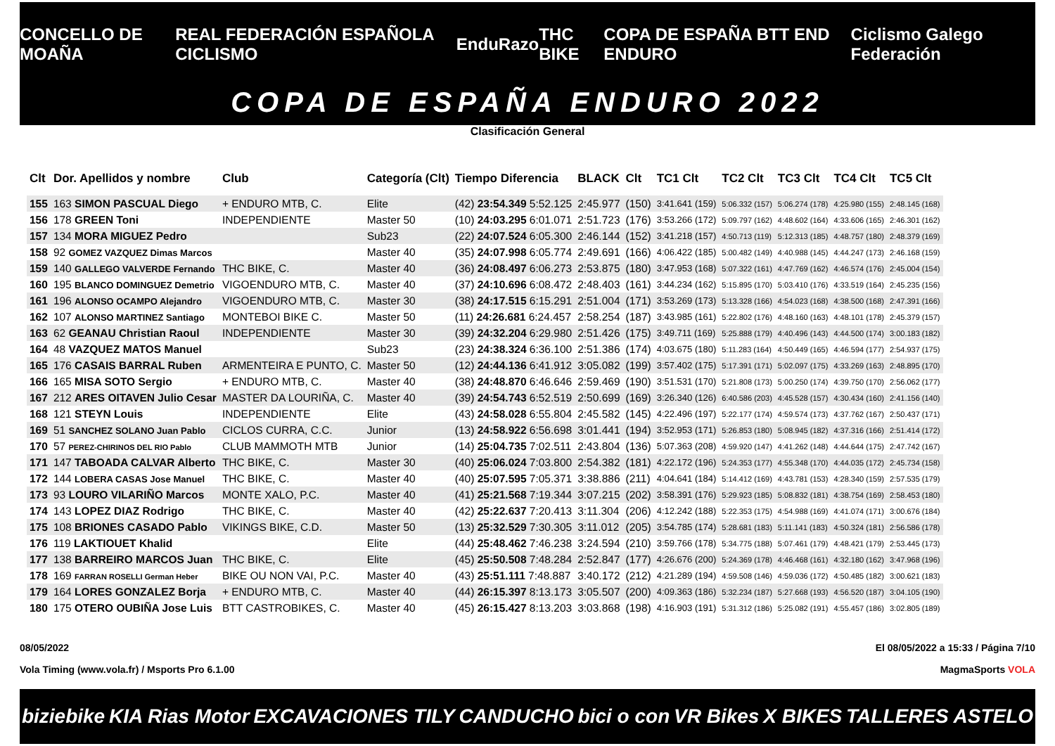CONCELLO DE MOAÑA REAL FEDERACIÓN ESPAÑOLA CICLISMO EnduRazo THC BIKE COPA DE ESPAÑA BTT END ENDURO Ciclismo Galego Federación
COPA DE ESPAÑA ENDURO 2022
Clasificación General
| Clt | Dor. Apellidos y nombre | Club | Categoría (Clt) | Tiempo Diferencia | BLACK | Clt | TC1 Clt | TC2 Clt | TC3 Clt | TC4 Clt | TC5 Clt |
| --- | --- | --- | --- | --- | --- | --- | --- | --- | --- | --- | --- |
| 155 | 163 SIMON PASCUAL Diego | + ENDURO MTB, C. | Elite | (42) 23:54.349 5:52.125 | 2:45.977 | (150) | 3:41.641 (159) | 5:06.332 (157) | 5:06.274 (178) | 4:25.980 (155) | 2:48.145 (168) |
| 156 | 178 GREEN Toni | INDEPENDIENTE | Master 50 | (10) 24:03.295 6:01.071 | 2:51.723 | (176) | 3:53.266 (172) | 5:09.797 (162) | 4:48.602 (164) | 4:33.606 (165) | 2:46.301 (162) |
| 157 | 134 MORA MIGUEZ Pedro | | Sub23 | (22) 24:07.524 6:05.300 | 2:46.144 | (152) | 3:41.218 (157) | 4:50.713 (119) | 5:12.313 (185) | 4:48.757 (180) | 2:48.379 (169) |
| 158 | 92 GOMEZ VAZQUEZ Dimas Marcos | | Master 40 | (35) 24:07.998 6:05.774 | 2:49.691 | (166) | 4:06.422 (185) | 5:00.482 (149) | 4:40.988 (145) | 4:44.247 (173) | 2:46.168 (159) |
| 159 | 140 GALLEGO VALVERDE Fernando | THC BIKE, C. | Master 40 | (36) 24:08.497 6:06.273 | 2:53.875 | (180) | 3:47.953 (168) | 5:07.322 (161) | 4:47.769 (162) | 4:46.574 (176) | 2:45.004 (154) |
| 160 | 195 BLANCO DOMINGUEZ Demetrio | VIGOENDURO MTB, C. | Master 40 | (37) 24:10.696 6:08.472 | 2:48.403 | (161) | 3:44.234 (162) | 5:15.895 (170) | 5:03.410 (176) | 4:33.519 (164) | 2:45.235 (156) |
| 161 | 196 ALONSO OCAMPO Alejandro | VIGOENDURO MTB, C. | Master 30 | (38) 24:17.515 6:15.291 | 2:51.004 | (171) | 3:53.269 (173) | 5:13.328 (166) | 4:54.023 (168) | 4:38.500 (168) | 2:47.391 (166) |
| 162 | 107 ALONSO MARTINEZ Santiago | MONTEBOI BIKE C. | Master 50 | (11) 24:26.681 6:24.457 | 2:58.254 | (187) | 3:43.985 (161) | 5:22.802 (176) | 4:48.160 (163) | 4:48.101 (178) | 2:45.379 (157) |
| 163 | 62 GEANAU Christian Raoul | INDEPENDIENTE | Master 30 | (39) 24:32.204 6:29.980 | 2:51.426 | (175) | 3:49.711 (169) | 5:25.888 (179) | 4:40.496 (143) | 4:44.500 (174) | 3:00.183 (182) |
| 164 | 48 VAZQUEZ MATOS Manuel | | Sub23 | (23) 24:38.324 6:36.100 | 2:51.386 | (174) | 4:03.675 (180) | 5:11.283 (164) | 4:50.449 (165) | 4:46.594 (177) | 2:54.937 (175) |
| 165 | 176 CASAIS BARRAL Ruben | ARMENTEIRA E PUNTO, C. | Master 50 | (12) 24:44.136 6:41.912 | 3:05.082 | (199) | 3:57.402 (175) | 5:17.391 (171) | 5:02.097 (175) | 4:33.269 (163) | 2:48.895 (170) |
| 166 | 165 MISA SOTO Sergio | + ENDURO MTB, C. | Master 40 | (38) 24:48.870 6:46.646 | 2:59.469 | (190) | 3:51.531 (170) | 5:21.808 (173) | 5:00.250 (174) | 4:39.750 (170) | 2:56.062 (177) |
| 167 | 212 ARES OITAVEN Julio Cesar | MASTER DA LOURIÑA, C. | Master 40 | (39) 24:54.743 6:52.519 | 2:50.699 | (169) | 3:26.340 (126) | 6:40.586 (203) | 4:45.528 (157) | 4:30.434 (160) | 2:41.156 (140) |
| 168 | 121 STEYN Louis | INDEPENDIENTE | Elite | (43) 24:58.028 6:55.804 | 2:45.582 | (145) | 4:22.496 (197) | 5:22.177 (174) | 4:59.574 (173) | 4:37.762 (167) | 2:50.437 (171) |
| 169 | 51 SANCHEZ SOLANO Juan Pablo | CICLOS CURRA, C.C. | Junior | (13) 24:58.922 6:56.698 | 3:01.441 | (194) | 3:52.953 (171) | 5:26.853 (180) | 5:08.945 (182) | 4:37.316 (166) | 2:51.414 (172) |
| 170 | 57 PEREZ-CHIRINOS DEL RIO Pablo | CLUB MAMMOTH MTB | Junior | (14) 25:04.735 7:02.511 | 2:43.804 | (136) | 5:07.363 (208) | 4:59.920 (147) | 4:41.262 (148) | 4:44.644 (175) | 2:47.742 (167) |
| 171 | 147 TABOADA CALVAR Alberto | THC BIKE, C. | Master 30 | (40) 25:06.024 7:03.800 | 2:54.382 | (181) | 4:22.172 (196) | 5:24.353 (177) | 4:55.348 (170) | 4:44.035 (172) | 2:45.734 (158) |
| 172 | 144 LOBERA CASAS Jose Manuel | THC BIKE, C. | Master 40 | (40) 25:07.595 7:05.371 | 3:38.886 | (211) | 4:04.641 (184) | 5:14.412 (169) | 4:43.781 (153) | 4:28.340 (159) | 2:57.535 (179) |
| 173 | 93 LOURO VILARIÑO Marcos | MONTE XALO, P.C. | Master 40 | (41) 25:21.568 7:19.344 | 3:07.215 | (202) | 3:58.391 (176) | 5:29.923 (185) | 5:08.832 (181) | 4:38.754 (169) | 2:58.453 (180) |
| 174 | 143 LOPEZ DIAZ Rodrigo | THC BIKE, C. | Master 40 | (42) 25:22.637 7:20.413 | 3:11.304 | (206) | 4:12.242 (188) | 5:22.353 (175) | 4:54.988 (169) | 4:41.074 (171) | 3:00.676 (184) |
| 175 | 108 BRIONES CASADO Pablo | VIKINGS BIKE, C.D. | Master 50 | (13) 25:32.529 7:30.305 | 3:11.012 | (205) | 3:54.785 (174) | 5:28.681 (183) | 5:11.141 (183) | 4:50.324 (181) | 2:56.586 (178) |
| 176 | 119 LAKTIOUET Khalid | | Elite | (44) 25:48.462 7:46.238 | 3:24.594 | (210) | 3:59.766 (178) | 5:34.775 (188) | 5:07.461 (179) | 4:48.421 (179) | 2:53.445 (173) |
| 177 | 138 BARREIRO MARCOS Juan | THC BIKE, C. | Elite | (45) 25:50.508 7:48.284 | 2:52.847 | (177) | 4:26.676 (200) | 5:24.369 (178) | 4:46.468 (161) | 4:32.180 (162) | 3:47.968 (196) |
| 178 | 169 FARRAN ROSELLI German Heber | BIKE OU NON VAI, P.C. | Master 40 | (43) 25:51.111 7:48.887 | 3:40.172 | (212) | 4:21.289 (194) | 4:59.508 (146) | 4:59.036 (172) | 4:50.485 (182) | 3:00.621 (183) |
| 179 | 164 LORES GONZALEZ Borja | + ENDURO MTB, C. | Master 40 | (44) 26:15.397 8:13.173 | 3:05.507 | (200) | 4:09.363 (186) | 5:32.234 (187) | 5:27.668 (193) | 4:56.520 (187) | 3:04.105 (190) |
| 180 | 175 OTERO OUBIÑA Jose Luis | BTT CASTROBIKES, C. | Master 40 | (45) 26:15.427 8:13.203 | 3:03.868 | (198) | 4:16.903 (191) | 5:31.312 (186) | 5:25.082 (191) | 4:55.457 (186) | 3:02.805 (189) |
08/05/2022 El 08/05/2022 a 15:33 / Página 7/10
Vola Timing (www.vola.fr) / Msports Pro 6.1.00 MagmaSports VOLA
biziebike KIA Rias Motor EXCAVACIONES TILY CANDUCHO bici o con VR Bikes X BIKES TALLERES ASTELO